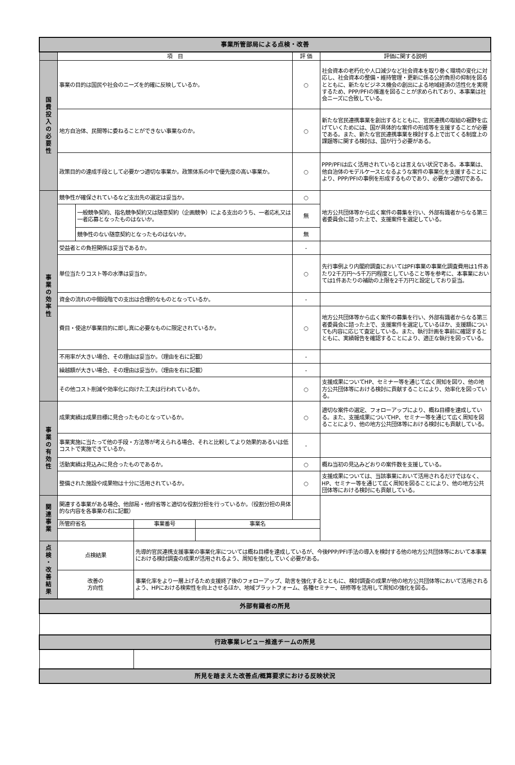| 事業所管部局による点検・改善 | | | | | | |
| | 項 目 | | | | 評 価 | 評価に関する説明 |
| 国 費 投 入 の 必 要 性 | 事業の目的は国民や社会のニーズを的確に反映しているか。 | | | | ○ | 社会資本の老朽化や人口減少など社会資本を取り巻く環境の変化に対応し、社会資本の整備・維持管理・更新に係る公的負担の抑制を図るとともに、新たなビジネス機会の創出による地域経済の活性化を実現するため、PPP/PFIの推進を図ることが求められており、本事業は社会ニーズに合致している。 |
| | 地方自治体、民間等に委ねることができない事業なのか。 | | | | ○ | 新たな官民連携事業を創出するとともに、官民連携の取組の裾野を広げていくためには、国が具体的な案件の形成等を支援することが必要である。また、新たな官民連携事業を検討する上で出てくる制度上の課題等に関する検討は、国が行う必要がある。 |
| | 政策目的の達成手段として必要かつ適切な事業か。政策体系の中で優先度の高い事業か。 | | | | ○ | PPP/PFIは広く活用されているとは言えない状況である。本事業は、他自治体のモデルケースとなるような案件の事業化を支援することにより、PPP/PFIの事例を形成するものであり、必要かつ適切である。 |
| 事 業 の 効 率 性 | 競争性が確保されているなど支出先の選定は妥当か。 | | | | ○ | 地方公共団体等から広く案件の募集を行い、外部有識者からなる第三者委員会に諮った上で、支援案件を選定している。 |
| | | 一般競争契約、指名競争契約又は随意契約（企画競争）による支出のうち、一者応札又は一者応募となったものはないか。 | | | 無 | |
| | | 競争性のない随意契約となったものはないか。 | | | 無 | |
| | 受益者との負担関係は妥当であるか。 | | | | - | |
| | 単位当たりコスト等の水準は妥当か。 | | | | ○ | 先行事例より内閣府調査においてはPFI事業の事業化調査費用は1件あたり2千万円～5千万円程度としていること等を参考に、本事業においては1件あたりの補助の上限を2千万円と設定しており妥当。 |
| | 資金の流れの中間段階での支出は合理的なものとなっているか。 | | | | - | |
| | 費目・使途が事業目的に即し真に必要なものに限定されているか。 | | | | ○ | 地方公共団体等から広く案件の募集を行い、外部有識者からなる第三者委員会に諮った上で、支援案件を選定しているほか、支援額についても内容に応じて査定している。また、執行計画を事前に確認するとともに、実績報告を確認することにより、適正な執行を図っている。 |
| | 不用率が大きい場合、その理由は妥当か。（理由を右に記載） | | | | - | |
| | 繰越額が大きい場合、その理由は妥当か。（理由を右に記載） | | | | - | |
| | その他コスト削減や効率化に向けた工夫は行われているか。 | | | | ○ | 支援成果についてHP、セミナー等を通じて広く周知を図り、他の地方公共団体等における検討に貢献することにより、効率化を図っている。 |
| 事 業 の 有 効 性 | 成果実績は成果目標に見合ったものとなっているか。 | | | | ○ | 適切な案件の選定、フォローアップにより、概ね目標を達成している。また、支援成果についてHP、セミナー等を通じて広く周知を図ることにより、他の地方公共団体等における検討にも貢献している。 |
| | 事業実施に当たって他の手段・方法等が考えられる場合、それと比較してより効果的あるいは低コストで実施できているか。 | | | | - | |
| | 活動実績は見込みに見合ったものであるか。 | | | | ○ | 概ね当初の見込みどおりの案件数を支援している。 |
| | 整備された施設や成果物は十分に活用されているか。 | | | | ○ | 支援成果については、当該事業において活用されるだけではなく、HP、セミナー等を通じて広く周知を図ることにより、他の地方公共団体等における検討にも貢献している。 |
| 関 連 事 業 | 関連する事業がある場合、他部局・他府省等と適切な役割分担を行っているか。（役割分担の具体的な内容を各事業の右に記載） | | | | | |
| | 所管府省名 | | 事業番号 | 事業名 | | |
| 点 検 ・ 改 善 結 果 | 点検結果 | | 先導的官民連携支援事業の事業化率については概ね目標を達成しているが、今後PPP/PFI手法の導入を検討する他の地方公共団体等において本事業における検討調査の成果が活用されるよう、周知を強化していく必要がある。 | | | |
| | 改善の 方向性 | | 事業化率をより一層上げるため支援終了後のフォローアップ、助言を強化するとともに、検討調査の成果が他の地方公共団体等において活用されるよう、HPにおける検索性を向上させるほか、地域プラットフォーム、各種セミナー、研修等を活用して周知の強化を図る。 | | | |
| 外部有識者の所見 | | | | | | |
| 行政事業レビュー推進チームの所見 | | | | | | |
| 所見を踏まえた改善点/概算要求における反映状況 | | | | | | |